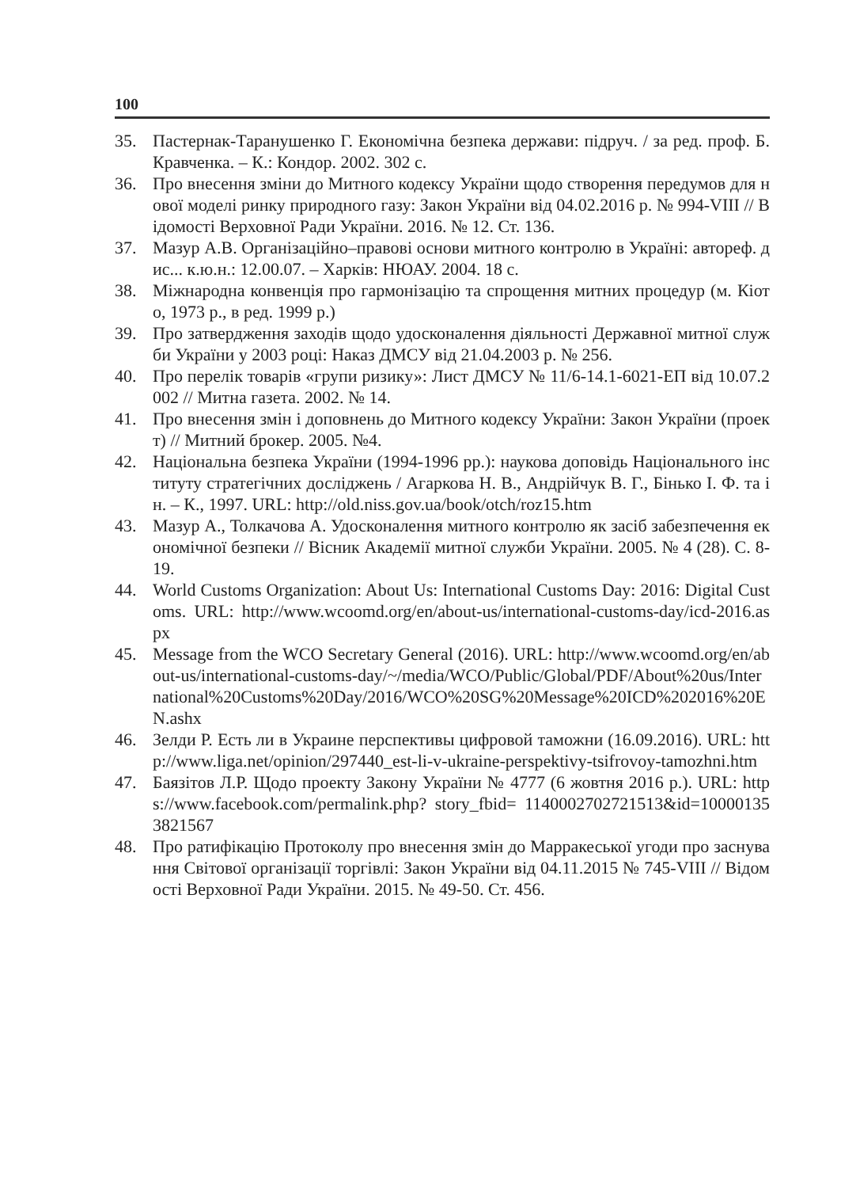100
35. Пастернак-Таранушенко Г. Економічна безпека держави: підруч. / за ред. проф. Б. Кравченка. – К.: Кондор. 2002. 302 с.
36. Про внесення зміни до Митного кодексу України щодо створення передумов для нової моделі ринку природного газу: Закон України від 04.02.2016 р. № 994-VIII // Відомості Верховної Ради України. 2016. № 12. Ст. 136.
37. Мазур А.В. Організаційно–правові основи митного контролю в Україні: автореф. дис... к.ю.н.: 12.00.07. – Харків: НЮАУ. 2004. 18 с.
38. Міжнародна конвенція про гармонізацію та спрощення митних процедур (м. Кіото, 1973 р., в ред. 1999 р.)
39. Про затвердження заходів щодо удосконалення діяльності Державної митної служби України у 2003 році: Наказ ДМСУ від 21.04.2003 р. № 256.
40. Про перелік товарів «групи ризику»: Лист ДМСУ № 11/6-14.1-6021-ЕП від 10.07.2002 // Митна газета. 2002. № 14.
41. Про внесення змін і доповнень до Митного кодексу України: Закон України (проект) // Митний брокер. 2005. №4.
42. Національна безпека України (1994-1996 рр.): наукова доповідь Національного інституту стратегічних досліджень / Агаркова Н. В., Андрійчук В. Г., Бінько І. Ф. та ін. – К., 1997. URL: http://old.niss.gov.ua/book/otch/roz15.htm
43. Мазур А., Толкачова А. Удосконалення митного контролю як засіб забезпечення економічної безпеки // Вісник Академії митної служби України. 2005. № 4 (28). С. 8-19.
44. World Customs Organization: About Us: International Customs Day: 2016: Digital Customs. URL: http://www.wcoomd.org/en/about-us/international-customs-day/icd-2016.aspx
45. Message from the WCO Secretary General (2016). URL: http://www.wcoomd.org/en/about-us/international-customs-day/~/media/WCO/Public/Global/PDF/About%20us/International%20Customs%20Day/2016/WCO%20SG%20Message%20ICD%202016%20EN.ashx
46. Зелди Р. Есть ли в Украине перспективы цифровой таможни (16.09.2016). URL: http://www.liga.net/opinion/297440_est-li-v-ukraine-perspektivy-tsifrovoy-tamozhni.htm
47. Баязітов Л.Р. Щодо проекту Закону України № 4777 (6 жовтня 2016 р.). URL: https://www.facebook.com/permalink.php? story_fbid= 1140002702721513&id=100001353821567
48. Про ратифікацію Протоколу про внесення змін до Марракеської угоди про заснування Світової організації торгівлі: Закон України від 04.11.2015 № 745-VIII // Відомості Верховної Ради України. 2015. № 49-50. Ст. 456.